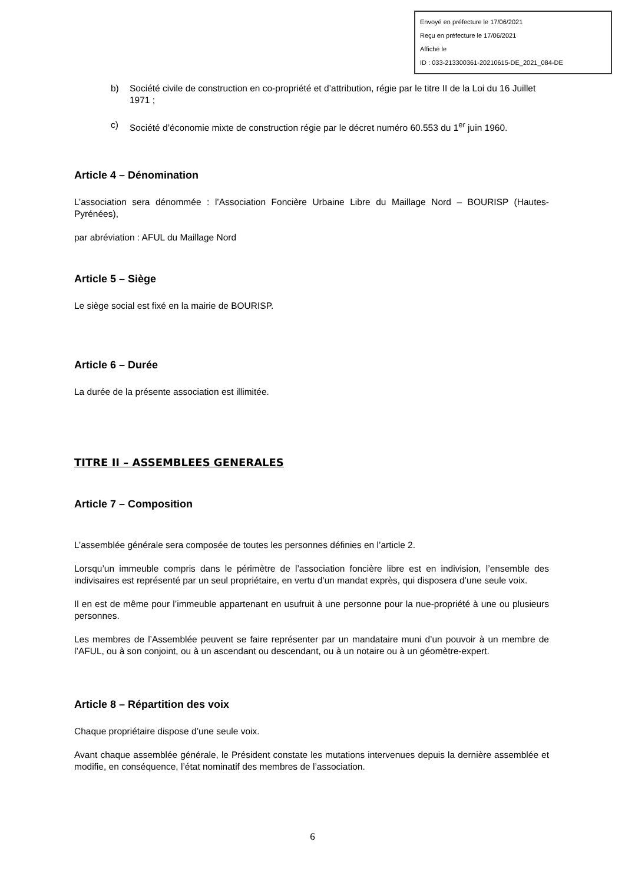Envoyé en préfecture le 17/06/2021
Reçu en préfecture le 17/06/2021
Affiché le
ID : 033-213300361-20210615-DE_2021_084-DE
b) Société civile de construction en co-propriété et d’attribution, régie par le titre II de la Loi du 16 Juillet 1971 ;
c) Société d’économie mixte de construction régie par le décret numéro 60.553 du 1<sup>er</sup> juin 1960.
Article 4 – Dénomination
L’association sera dénommée : l’Association Foncière Urbaine Libre du Maillage Nord – BOURISP (Hautes-Pyrénées),
par abréviation : AFUL du Maillage Nord
Article 5 – Siège
Le siège social est fixé en la mairie de BOURISP.
Article 6 – Durée
La durée de la présente association est illimitée.
TITRE II – ASSEMBLEES GENERALES
Article 7 – Composition
L’assemblée générale sera composée de toutes les personnes définies en l’article 2.
Lorsqu’un immeuble compris dans le périmètre de l’association foncière libre est en indivision, l’ensemble des indivisaires est représenté par un seul propriétaire, en vertu d’un mandat exprès, qui disposera d’une seule voix.
Il en est de même pour l’immeuble appartenant en usufruit à une personne pour la nue-propriété à une ou plusieurs personnes.
Les membres de l’Assemblée peuvent se faire représenter par un mandataire muni d’un pouvoir à un membre de l’AFUL, ou à son conjoint, ou à un ascendant ou descendant, ou à un notaire ou à un géomètre-expert.
Article 8 – Répartition des voix
Chaque propriétaire dispose d’une seule voix.
Avant chaque assemblée générale, le Président constate les mutations intervenues depuis la dernière assemblée et modifie, en conséquence, l’état nominatif des membres de l’association.
6